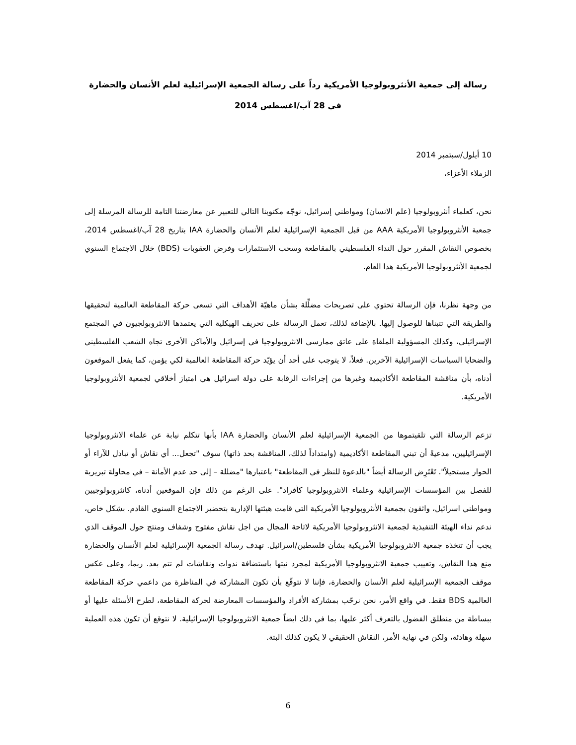رسالة إلى جمعية الأنثروبولوجيا الأمريكية رداً على رسالة الجمعية الإسرائيلية لعلم الأنسان والحضارة
في 28 آب/اغسطس 2014
10 أيلول/سبتمبر 2014
الزملاء الأعزاء،
نحن، كعلماء أنثروبولوجيا (علم الانسان) ومواطني إسرائيل، نوجّه مكتوبنا التالي للتعبير عن معارضتنا التامة للرسالة المرسلة إلى جمعية الأنثروبولوجيا الأمريكية AAA من قبل الجمعية الإسرائيلية لعلم الأنسان والحضارة IAA بتاريخ 28 آب/اغسطس 2014، بخصوص النقاش المقرر حول النداء الفلسطيني بالمقاطعة وسحب الاستثمارات وفرض العقوبات (BDS) خلال الاجتماع السنوي لجمعية الأنثروبولوجيا الأمريكية هذا العام.
من وجهة نظرنا، فإن الرسالة تحتوي على تصريحات مضلِّلة بشأن ماهيّة الأهداف التي تسعى حركة المقاطعة العالمية لتحقيقها والطريقة التي تتبناها للوصول إليها. بالإضافة لذلك، تعمل الرسالة على تحريف الهيكلية التي يعتمدها الانثروبولجيون في المجتمع الإسرائيلي، وكذلك المسؤولية الملقاة على عاتق ممارسي الانثروبولوجيا في إسرائيل والأماكن الأخرى تجاه الشعب الفلسطيني والضحايا السياسات الإسرائيلية الآخرين. فعلاً، لا يتوجب على أحد أن يؤيّد حركة المقاطعة العالمية لكي يؤمن، كما يفعل الموقعون أدناه، بأن مناقشة المقاطعة الأكاديمية وغيرها من إجراءات الرقابة على دولة اسرائيل هي امتياز أخلاقي لجمعية الأنثروبولوجيا الأمريكية.
تزعم الرسالة التي تلقيتموها من الجمعية الإسرائيلية لعلم الأنسان والحضارة IAA بأنها تتكلم نيابة عن علماء الانثروبولوجيا الإسرائيليين، مدعيةً أن تبني المقاطعة الأكاديمية (وامتداداً لذلك، المناقشة بحد ذاتها) سوف "تجعل... أي نقاش أو تبادل للآراء أو الحوار مستحيلاً". تَعْتَرِض الرسالة أيضاً "بالدعوة للنظر في المقاطعة" باعتبارها "مضللة – إلى حد عدم الأمانة – في محاولة تبريرية للفصل بين المؤسسات الإسرائيلية وعلماء الانثروبولوجيا كأفراد". على الرغم من ذلك فإن الموقعين أدناه، كانثروبولوجيين ومواطني اسرائيل، واثقون بجمعية الأنثروبولوجيا الأمريكية التي قامت هيئتها الإدارية بتحضير الاجتماع السنوي القادم. بشكل خاص، ندعم نداء الهيئة التنفيذية لجمعية الانثروبولوجيا الأمريكية لاتاحة المجال من اجل نقاش مفتوح وشفاف ومنتج حول الموقف الذي يجب أن تتخذه جمعية الانثروبولوجيا الأمريكية بشأن فلسطين/اسرائيل. تهدف رسالة الجمعية الإسرائيلية لعلم الأنسان والحضارة منع هذا النقاش، وتعييب جمعية الانثروبولوجيا الأمريكية لمجرد نيتها باستضافة ندوات ونقاشات لم تتم بعد. ربما، وعلى عكس موقف الجمعية الإسرائيلية لعلم الأنسان والحضارة، فإننا لا نتوقّع بأن تكون المشاركة في المناظرة من داعمي حركة المقاطعة العالمية BDS فقط. في واقع الأمر، نحن نرحّب بمشاركة الأفراد والمؤسسات المعارضة لحركة المقاطعة، لطرح الأسئلة عليها أو ببساطة من منطلق الفضول بالتعرف أكثر عليها، بما في ذلك ايضاً جمعية الانثروبولوجيا الإسرائيلية. لا نتوقع أن تكون هذه العملية سهلة وهادئة، ولكن في نهاية الأمر، النقاش الحقيقي لا يكون كذلك البتة.
6